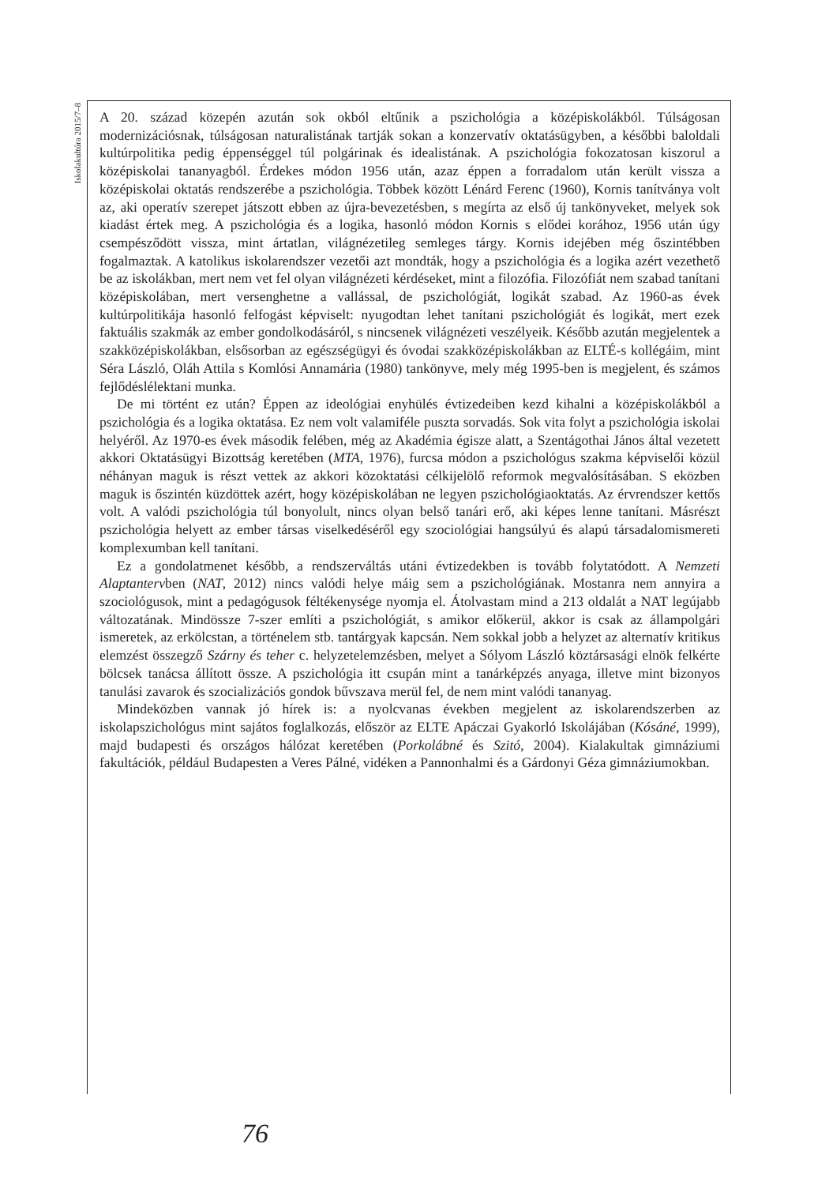Iskolakultúra 2015/7–8
A 20. század közepén azután sok okból eltűnik a pszichológia a középiskolákból. Túlságosan modernizációsnak, túlságosan naturalistának tartják sokan a konzervatív oktatásügyben, a későbbi baloldali kultúrpolitika pedig éppenséggel túl polgárinak és idealistának. A pszichológia fokozatosan kiszorul a középiskolai tananyagból. Érdekes módon 1956 után, azaz éppen a forradalom után került vissza a középiskolai oktatás rendszerébe a pszichológia. Többek között Lénárd Ferenc (1960), Kornis tanítványa volt az, aki operatív szerepet játszott ebben az újra-bevezetésben, s megírta az első új tankönyveket, melyek sok kiadást értek meg. A pszichológia és a logika, hasonló módon Kornis s elődei korához, 1956 után úgy csempésződött vissza, mint ártatlan, világnézetileg semleges tárgy. Kornis idejében még őszintébben fogalmaztak. A katolikus iskolarendszer vezetői azt mondták, hogy a pszichológia és a logika azért vezethető be az iskolákban, mert nem vet fel olyan világnézeti kérdéseket, mint a filozófia. Filozófiát nem szabad tanítani középiskolában, mert versenghetne a vallással, de pszichológiát, logikát szabad. Az 1960-as évek kultúrpolitikája hasonló felfogást képviselt: nyugodtan lehet tanítani pszichológiát és logikát, mert ezek faktuális szakmák az ember gondolkodásáról, s nincsenek világnézeti veszélyeik. Később azután megjelentek a szakközépiskolákban, elsősorban az egészségügyi és óvodai szakközépiskolákban az ELTÉ-s kollégáim, mint Séra László, Oláh Attila s Komlósi Annamária (1980) tankönyve, mely még 1995-ben is megjelent, és számos fejlődéslélektani munka.
De mi történt ez után? Éppen az ideológiai enyhülés évtizedeiben kezd kihalni a középiskolákból a pszichológia és a logika oktatása. Ez nem volt valamiféle puszta sorvadás. Sok vita folyt a pszichológia iskolai helyéről. Az 1970-es évek második felében, még az Akadémia égisze alatt, a Szentágothai János által vezetett akkori Oktatásügyi Bizottság keretében (MTA, 1976), furcsa módon a pszichológus szakma képviselői közül néhányan maguk is részt vettek az akkori közoktatási célkijelölő reformok megvalósításában. S eközben maguk is őszintén küzdöttek azért, hogy középiskolában ne legyen pszichológiaoktatás. Az érvrendszer kettős volt. A valódi pszichológia túl bonyolult, nincs olyan belső tanári erő, aki képes lenne tanítani. Másrészt pszichológia helyett az ember társas viselkedéséről egy szociológiai hangsúlyú és alapú társadalomismereti komplexumban kell tanítani.
Ez a gondolatmenet később, a rendszerváltás utáni évtizedekben is tovább folytatódott. A Nemzeti Alaptantervben (NAT, 2012) nincs valódi helye máig sem a pszichológiának. Mostanra nem annyira a szociológusok, mint a pedagógusok féltékenysége nyomja el. Átolvastam mind a 213 oldalát a NAT legújabb változatának. Mindössze 7-szer említi a pszichológiát, s amikor előkerül, akkor is csak az állampolgári ismeretek, az erkölcstan, a történelem stb. tantárgyak kapcsán. Nem sokkal jobb a helyzet az alternatív kritikus elemzést összegző Szárny és teher c. helyzetelemzésben, melyet a Sólyom László köztársasági elnök felkérte bölcsek tanácsa állított össze. A pszichológia itt csupán mint a tanárképzés anyaga, illetve mint bizonyos tanulási zavarok és szocializációs gondok bűvszava merül fel, de nem mint valódi tananyag.
Mindeközben vannak jó hírek is: a nyolcvanas években megjelent az iskolarendszerben az iskolapszichológus mint sajátos foglalkozás, először az ELTE Apáczai Gyakorló Iskolájában (Kósáné, 1999), majd budapesti és országos hálózat keretében (Porkolábné és Szitó, 2004). Kialakultak gimnáziumi fakultációk, például Budapesten a Veres Pálné, vidéken a Pannonhalmi és a Gárdonyi Géza gimnáziumokban.
76